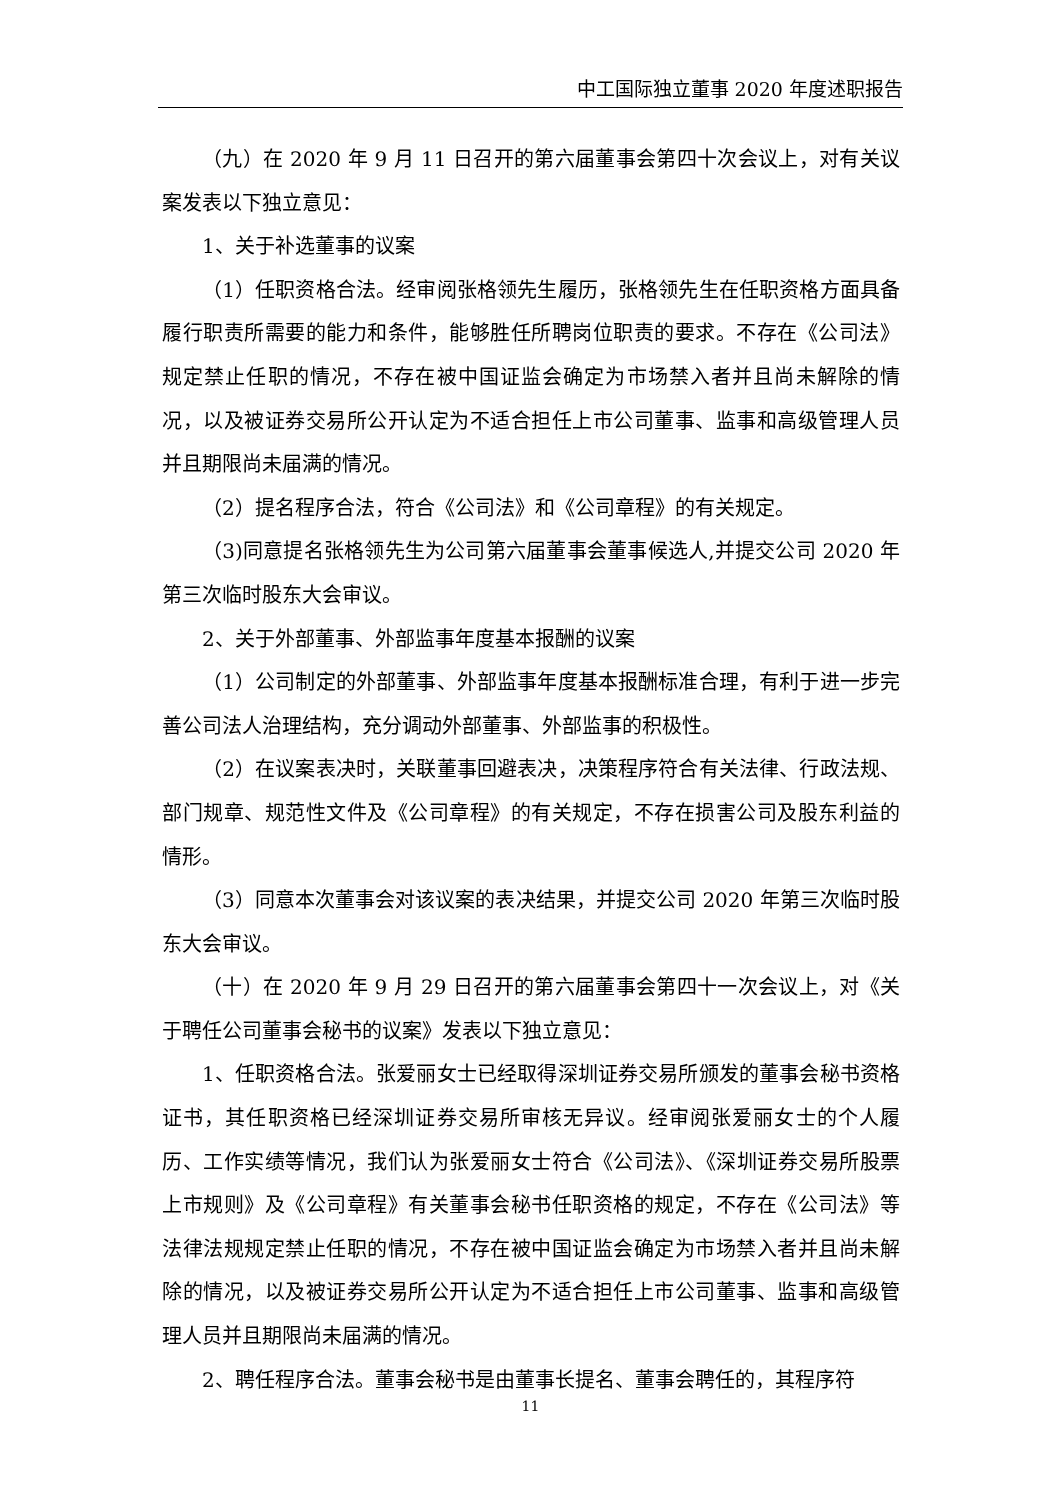中工国际独立董事 2020 年度述职报告
（九）在 2020 年 9 月 11 日召开的第六届董事会第四十次会议上，对有关议案发表以下独立意见：
1、关于补选董事的议案
（1）任职资格合法。经审阅张格领先生履历，张格领先生在任职资格方面具备履行职责所需要的能力和条件，能够胜任所聘岗位职责的要求。不存在《公司法》规定禁止任职的情况，不存在被中国证监会确定为市场禁入者并且尚未解除的情况，以及被证券交易所公开认定为不适合担任上市公司董事、监事和高级管理人员并且期限尚未届满的情况。
（2）提名程序合法，符合《公司法》和《公司章程》的有关规定。
（3)同意提名张格领先生为公司第六届董事会董事候选人,并提交公司 2020 年第三次临时股东大会审议。
2、关于外部董事、外部监事年度基本报酬的议案
（1）公司制定的外部董事、外部监事年度基本报酬标准合理，有利于进一步完善公司法人治理结构，充分调动外部董事、外部监事的积极性。
（2）在议案表决时，关联董事回避表决，决策程序符合有关法律、行政法规、部门规章、规范性文件及《公司章程》的有关规定，不存在损害公司及股东利益的情形。
（3）同意本次董事会对该议案的表决结果，并提交公司 2020 年第三次临时股东大会审议。
（十）在 2020 年 9 月 29 日召开的第六届董事会第四十一次会议上，对《关于聘任公司董事会秘书的议案》发表以下独立意见：
1、任职资格合法。张爱丽女士已经取得深圳证券交易所颁发的董事会秘书资格证书，其任职资格已经深圳证券交易所审核无异议。经审阅张爱丽女士的个人履历、工作实绩等情况，我们认为张爱丽女士符合《公司法》、《深圳证券交易所股票上市规则》及《公司章程》有关董事会秘书任职资格的规定，不存在《公司法》等法律法规规定禁止任职的情况，不存在被中国证监会确定为市场禁入者并且尚未解除的情况，以及被证券交易所公开认定为不适合担任上市公司董事、监事和高级管理人员并且期限尚未届满的情况。
2、聘任程序合法。董事会秘书是由董事长提名、董事会聘任的，其程序符
11